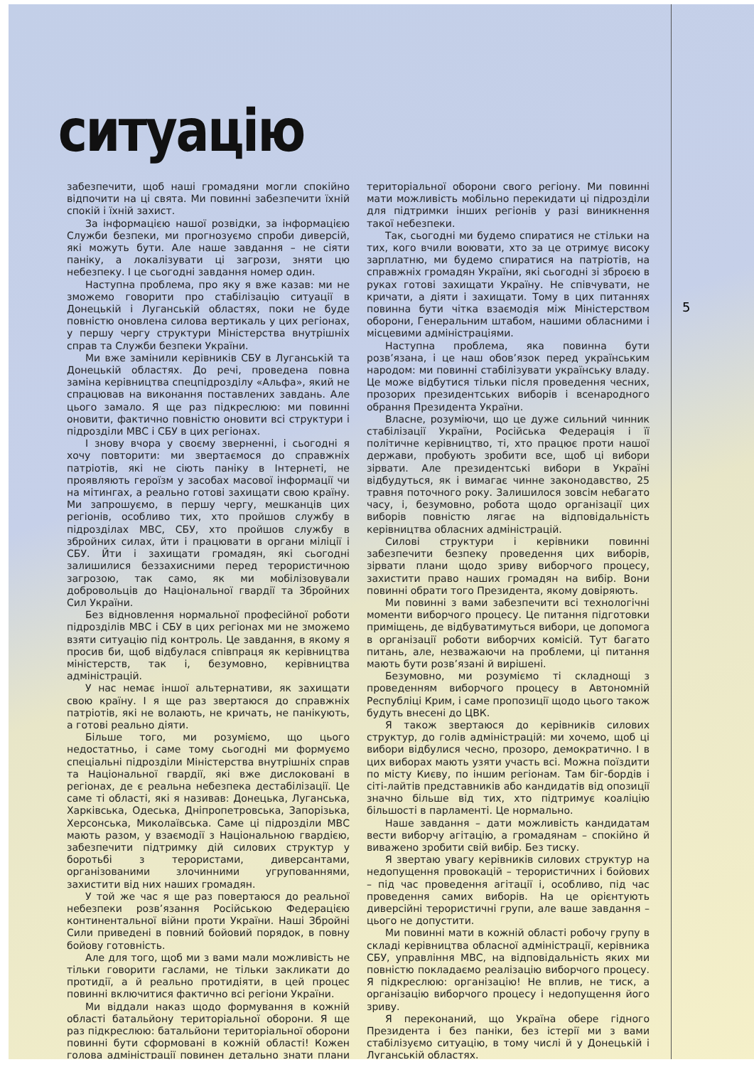5
ситуацію
забезпечити, щоб наші громадяни могли спокійно відпочити на ці свята. Ми повинні забезпечити їхній спокій і їхній захист.
За інформацією нашої розвідки, за інформацією Служби безпеки, ми прогнозуємо спроби диверсій, які можуть бути. Але наше завдання – не сіяти паніку, а локалізувати ці загрози, зняти цю небезпеку. І це сьогодні завдання номер один.
Наступна проблема, про яку я вже казав: ми не зможемо говорити про стабілізацію ситуації в Донецькій і Луганській областях, поки не буде повністю оновлена силова вертикаль у цих регіонах, у першу чергу структури Міністерства внутрішніх справ та Служби безпеки України.
Ми вже замінили керівників СБУ в Луганській та Донецькій областях. До речі, проведена повна заміна керівництва спецпідрозділу «Альфа», який не спрацював на виконання поставлених завдань. Але цього замало. Я ще раз підкреслюю: ми повинні оновити, фактично повністю оновити всі структури і підрозділи МВС і СБУ в цих регіонах.
І знову вчора у своєму зверненні, і сьогодні я хочу повторити: ми звертаємося до справжніх патріотів, які не сіють паніку в Інтернеті, не проявляють героїзм у засобах масової інформації чи на мітингах, а реально готові захищати свою країну. Ми запрошуємо, в першу чергу, мешканців цих регіонів, особливо тих, хто пройшов службу в підрозділах МВС, СБУ, хто пройшов службу в збройних силах, йти і працювати в органи міліції і СБУ. Йти і захищати громадян, які сьогодні залишилися беззахисними перед терористичною загрозою, так само, як ми мобілізовували добровольців до Національної гвардії та Збройних Сил України.
Без відновлення нормальної професійної роботи підрозділів МВС і СБУ в цих регіонах ми не зможемо взяти ситуацію під контроль. Це завдання, в якому я просив би, щоб відбулася співпраця як керівництва міністерств, так і, безумовно, керівництва адміністрацій.
У нас немає іншої альтернативи, як захищати свою країну. І я ще раз звертаюся до справжніх патріотів, які не волають, не кричать, не панікують, а готові реально діяти.
Більше того, ми розуміємо, що цього недостатньо, і саме тому сьогодні ми формуємо спеціальні підрозділи Міністерства внутрішніх справ та Національної гвардії, які вже дислоковані в регіонах, де є реальна небезпека дестабілізації. Це саме ті області, які я називав: Донецька, Луганська, Харківська, Одеська, Дніпропетровська, Запорізька, Херсонська, Миколаївська. Саме ці підрозділи МВС мають разом, у взаємодії з Національною гвардією, забезпечити підтримку дій силових структур у боротьбі з терористами, диверсантами, організованими злочинними угрупованнями, захистити від них наших громадян.
У той же час я ще раз повертаюся до реальної небезпеки розв’язання Російською Федерацією континентальної війни проти України. Наші Збройні Сили приведені в повний бойовий порядок, в повну бойову готовність.
Але для того, щоб ми з вами мали можливість не тільки говорити гаслами, не тільки закликати до протидії, а й реально протидіяти, в цей процес повинні включитися фактично всі регіони України.
Ми віддали наказ щодо формування в кожній області батальйону територіальної оборони. Я ще раз підкреслюю: батальйони територіальної оборони повинні бути сформовані в кожній області! Кожен голова адміністрації повинен детально знати плани територіальної оборони свого регіону. Ми повинні мати можливість мобільно перекидати ці підрозділи для підтримки інших регіонів у разі виникнення такої небезпеки.
Так, сьогодні ми будемо спиратися не стільки на тих, кого вчили воювати, хто за це отримує високу зарплатню, ми будемо спиратися на патріотів, на справжніх громадян України, які сьогодні зі зброєю в руках готові захищати Україну. Не співчувати, не кричати, а діяти і захищати. Тому в цих питаннях повинна бути чітка взаємодія між Міністерством оборони, Генеральним штабом, нашими обласними і місцевими адміністраціями.
Наступна проблема, яка повинна бути розв’язана, і це наш обов’язок перед українським народом: ми повинні стабілізувати українську владу. Це може відбутися тільки після проведення чесних, прозорих президентських виборів і всенародного обрання Президента України.
Власне, розуміючи, що це дуже сильний чинник стабілізації України, Російська Федерація і її політичне керівництво, ті, хто працює проти нашої держави, пробують зробити все, щоб ці вибори зірвати. Але президентські вибори в Україні відбудуться, як і вимагає чинне законодавство, 25 травня поточного року. Залишилося зовсім небагато часу, і, безумовно, робота щодо організації цих виборів повністю лягає на відповідальність керівництва обласних адміністрацій.
Силові структури і керівники повинні забезпечити безпеку проведення цих виборів, зірвати плани щодо зриву виборчого процесу, захистити право наших громадян на вибір. Вони повинні обрати того Президента, якому довіряють.
Ми повинні з вами забезпечити всі технологічні моменти виборчого процесу. Це питання підготовки приміщень, де відбуватимуться вибори, це допомога в організації роботи виборчих комісій. Тут багато питань, але, незважаючи на проблеми, ці питання мають бути розв’язані й вирішені.
Безумовно, ми розуміємо ті складнощі з проведенням виборчого процесу в Автономній Республіці Крим, і саме пропозиції щодо цього також будуть внесені до ЦВК.
Я також звертаюся до керівників силових структур, до голів адміністрацій: ми хочемо, щоб ці вибори відбулися чесно, прозоро, демократично. І в цих виборах мають узяти участь всі. Можна поїздити по місту Києву, по іншим регіонам. Там біг-бордів і сіті-лайтів представників або кандидатів від опозиції значно більше від тих, хто підтримує коаліцію більшості в парламенті. Це нормально.
Наше завдання – дати можливість кандидатам вести виборчу агітацію, а громадянам – спокійно й виважено зробити свій вибір. Без тиску.
Я звертаю увагу керівників силових структур на недопущення провокацій – терористичних і бойових – під час проведення агітації і, особливо, під час проведення самих виборів. На це орієнтують диверсійні терористичні групи, але ваше завдання – цього не допустити.
Ми повинні мати в кожній області робочу групу в складі керівництва обласної адміністрації, керівника СБУ, управління МВС, на відповідальність яких ми повністю покладаємо реалізацію виборчого процесу. Я підкреслюю: організацію! Не вплив, не тиск, а організацію виборчого процесу і недопущення його зриву.
Я переконаний, що Україна обере гідного Президента і без паніки, без істерії ми з вами стабілізуємо ситуацію, в тому числі й у Донецькій і Луганській областях.